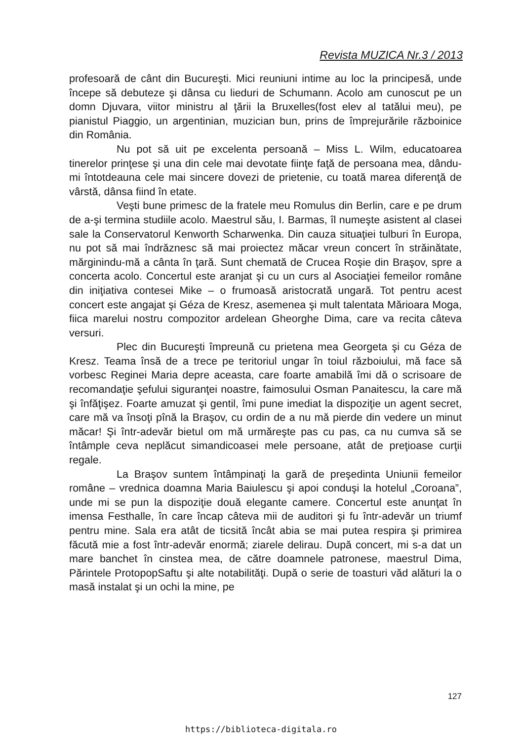Revista MUZICA Nr.3 / 2013
profesoară de cânt din Bucureşti. Mici reuniuni intime au loc la principesă, unde începe să debuteze şi dânsa cu lieduri de Schumann. Acolo am cunoscut pe un domn Djuvara, viitor ministru al ţării la Bruxelles(fost elev al tatălui meu), pe pianistul Piaggio, un argentinian, muzician bun, prins de împrejurările războinice din România.
Nu pot să uit pe excelenta persoană – Miss L. Wilm, educatoarea tinerelor prinţese şi una din cele mai devotate fiinţe faţă de persoana mea, dându-mi întotdeauna cele mai sincere dovezi de prietenie, cu toată marea diferenţă de vârstă, dânsa fiind în etate.
Veşti bune primesc de la fratele meu Romulus din Berlin, care e pe drum de a-şi termina studiile acolo. Maestrul său, I. Barmas, îl numeşte asistent al clasei sale la Conservatorul Kenworth Scharwenka. Din cauza situaţiei tulburi în Europa, nu pot să mai îndrăznesc să mai proiectez măcar vreun concert în străinătate, mărginindu-mă a cânta în ţară. Sunt chemată de Crucea Roşie din Braşov, spre a concerta acolo. Concertul este aranjat şi cu un curs al Asociaţiei femeilor române din iniţiativa contesei Mike – o frumoasă aristocrată ungară. Tot pentru acest concert este angajat şi Géza de Kresz, asemenea şi mult talentata Mărioara Moga, fiica marelui nostru compozitor ardelean Gheorghe Dima, care va recita câteva versuri.
Plec din Bucureşti împreună cu prietena mea Georgeta şi cu Géza de Kresz. Teama însă de a trece pe teritoriul ungar în toiul războiului, mă face să vorbesc Reginei Maria depre aceasta, care foarte amabilă îmi dă o scrisoare de recomandaţie şefului siguranţei noastre, faimosului Osman Panaitescu, la care mă şi înfăţişez. Foarte amuzat şi gentil, îmi pune imediat la dispoziţie un agent secret, care mă va însoţi pînă la Braşov, cu ordin de a nu mă pierde din vedere un minut măcar! Şi într-adevăr bietul om mă urmăreşte pas cu pas, ca nu cumva să se întâmple ceva neplăcut simandicoasei mele persoane, atât de preţioase curţii regale.
La Braşov suntem întâmpinaţi la gară de preşedinta Uniunii femeilor române – vrednica doamna Maria Baiulescu şi apoi conduşi la hotelul „Coroana”, unde mi se pun la dispoziţie două elegante camere. Concertul este anunţat în imensa Festhalle, în care încap câteva mii de auditori şi fu într-adevăr un triumf pentru mine. Sala era atât de ticsită încât abia se mai putea respira şi primirea făcută mie a fost într-adevăr enormă; ziarele delirau. După concert, mi s-a dat un mare banchet în cinstea mea, de către doamnele patronese, maestrul Dima, Părintele ProtopopSaftu şi alte notabilităţi. După o serie de toasturi văd alături la o masă instalat şi un ochi la mine, pe
127
https://biblioteca-digitala.ro